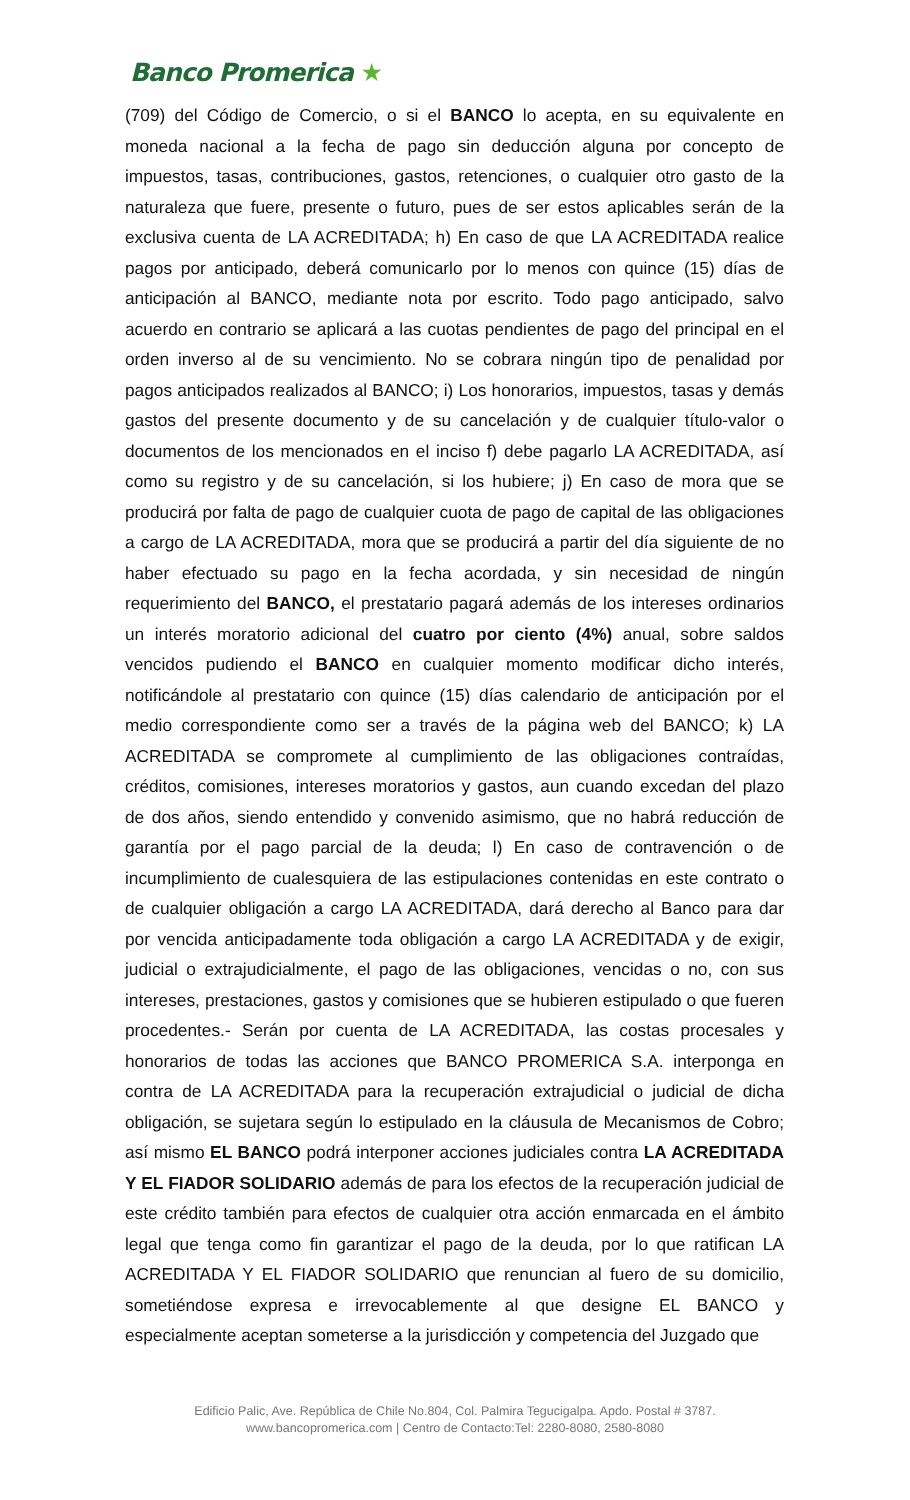Banco Promerica ★
(709) del Código de Comercio, o si el BANCO lo acepta, en su equivalente en moneda nacional a la fecha de pago sin deducción alguna por concepto de impuestos, tasas, contribuciones, gastos, retenciones, o cualquier otro gasto de la naturaleza que fuere, presente o futuro, pues de ser estos aplicables serán de la exclusiva cuenta de LA ACREDITADA; h) En caso de que LA ACREDITADA realice pagos por anticipado, deberá comunicarlo por lo menos con quince (15) días de anticipación al BANCO, mediante nota por escrito. Todo pago anticipado, salvo acuerdo en contrario se aplicará a las cuotas pendientes de pago del principal en el orden inverso al de su vencimiento. No se cobrara ningún tipo de penalidad por pagos anticipados realizados al BANCO; i) Los honorarios, impuestos, tasas y demás gastos del presente documento y de su cancelación y de cualquier título-valor o documentos de los mencionados en el inciso f) debe pagarlo LA ACREDITADA, así como su registro y de su cancelación, si los hubiere; j) En caso de mora que se producirá por falta de pago de cualquier cuota de pago de capital de las obligaciones a cargo de LA ACREDITADA, mora que se producirá a partir del día siguiente de no haber efectuado su pago en la fecha acordada, y sin necesidad de ningún requerimiento del BANCO, el prestatario pagará además de los intereses ordinarios un interés moratorio adicional del cuatro por ciento (4%) anual, sobre saldos vencidos pudiendo el BANCO en cualquier momento modificar dicho interés, notificándole al prestatario con quince (15) días calendario de anticipación por el medio correspondiente como ser a través de la página web del BANCO; k) LA ACREDITADA se compromete al cumplimiento de las obligaciones contraídas, créditos, comisiones, intereses moratorios y gastos, aun cuando excedan del plazo de dos años, siendo entendido y convenido asimismo, que no habrá reducción de garantía por el pago parcial de la deuda; l) En caso de contravención o de incumplimiento de cualesquiera de las estipulaciones contenidas en este contrato o de cualquier obligación a cargo LA ACREDITADA, dará derecho al Banco para dar por vencida anticipadamente toda obligación a cargo LA ACREDITADA y de exigir, judicial o extrajudicialmente, el pago de las obligaciones, vencidas o no, con sus intereses, prestaciones, gastos y comisiones que se hubieren estipulado o que fueren procedentes.- Serán por cuenta de LA ACREDITADA, las costas procesales y honorarios de todas las acciones que BANCO PROMERICA S.A. interponga en contra de LA ACREDITADA para la recuperación extrajudicial o judicial de dicha obligación, se sujetara según lo estipulado en la cláusula de Mecanismos de Cobro; así mismo EL BANCO podrá interponer acciones judiciales contra LA ACREDITADA Y EL FIADOR SOLIDARIO además de para los efectos de la recuperación judicial de este crédito también para efectos de cualquier otra acción enmarcada en el ámbito legal que tenga como fin garantizar el pago de la deuda, por lo que ratifican LA ACREDITADA Y EL FIADOR SOLIDARIO que renuncian al fuero de su domicilio, sometiéndose expresa e irrevocablemente al que designe EL BANCO y especialmente aceptan someterse a la jurisdicción y competencia del Juzgado que
Edificio Palic, Ave. República de Chile No.804, Col. Palmira Tegucigalpa. Apdo. Postal # 3787.
www.bancopromerica.com | Centro de Contacto:Tel: 2280-8080, 2580-8080